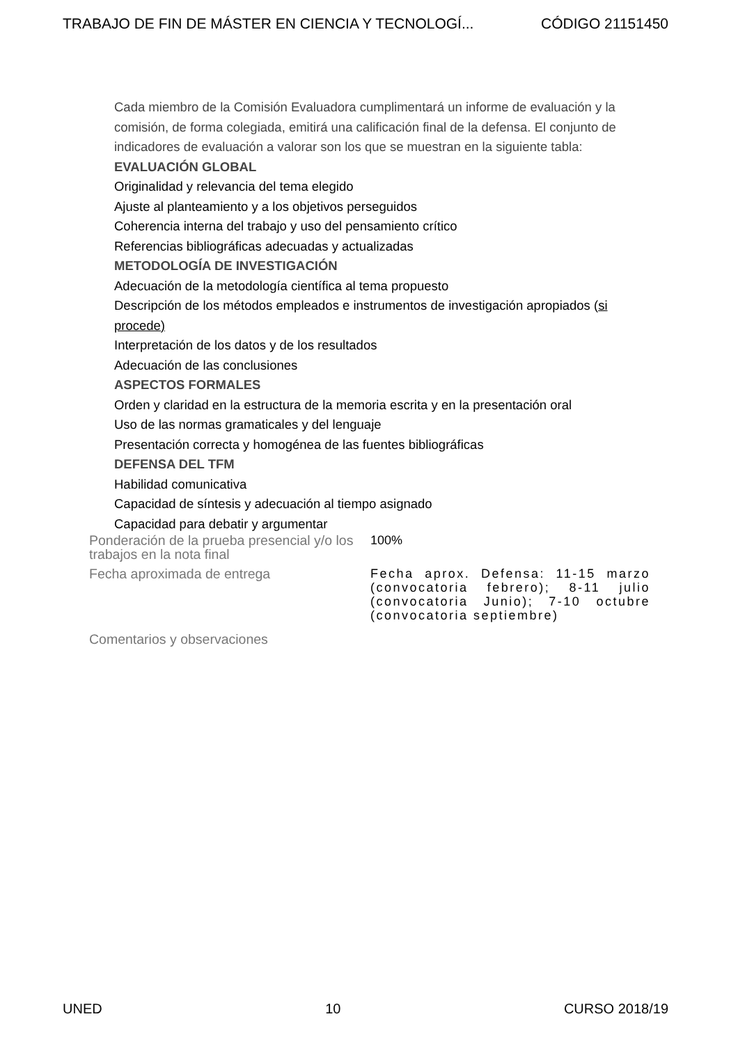TRABAJO DE FIN DE MÁSTER EN CIENCIA Y TECNOLOGÍ... CÓDIGO 21151450
Cada miembro de la Comisión Evaluadora cumplimentará un informe de evaluación y la comisión, de forma colegiada, emitirá una calificación final de la defensa. El conjunto de indicadores de evaluación a valorar son los que se muestran en la siguiente tabla:
EVALUACIÓN GLOBAL
Originalidad y relevancia del tema elegido
Ajuste al planteamiento y a los objetivos perseguidos
Coherencia interna del trabajo y uso del pensamiento crítico
Referencias bibliográficas adecuadas y actualizadas
METODOLOGÍA DE INVESTIGACIÓN
Adecuación de la metodología científica al tema propuesto
Descripción de los métodos empleados e instrumentos de investigación apropiados (si procede)
Interpretación de los datos y de los resultados
Adecuación de las conclusiones
ASPECTOS FORMALES
Orden y claridad en la estructura de la memoria escrita y en la presentación oral
Uso de las normas gramaticales y del lenguaje
Presentación correcta y homogénea de las fuentes bibliográficas
DEFENSA DEL TFM
Habilidad comunicativa
Capacidad de síntesis y adecuación al tiempo asignado
Capacidad para debatir y argumentar
| Ponderación de la prueba presencial y/o los trabajos en la nota final | 100% |
| Fecha aproximada de entrega | Fecha aprox. Defensa: 11-15 marzo (convocatoria febrero); 8-11 julio (convocatoria Junio); 7-10 octubre (convocatoria septiembre) |
| Comentarios y observaciones | |
UNED 10 CURSO 2018/19